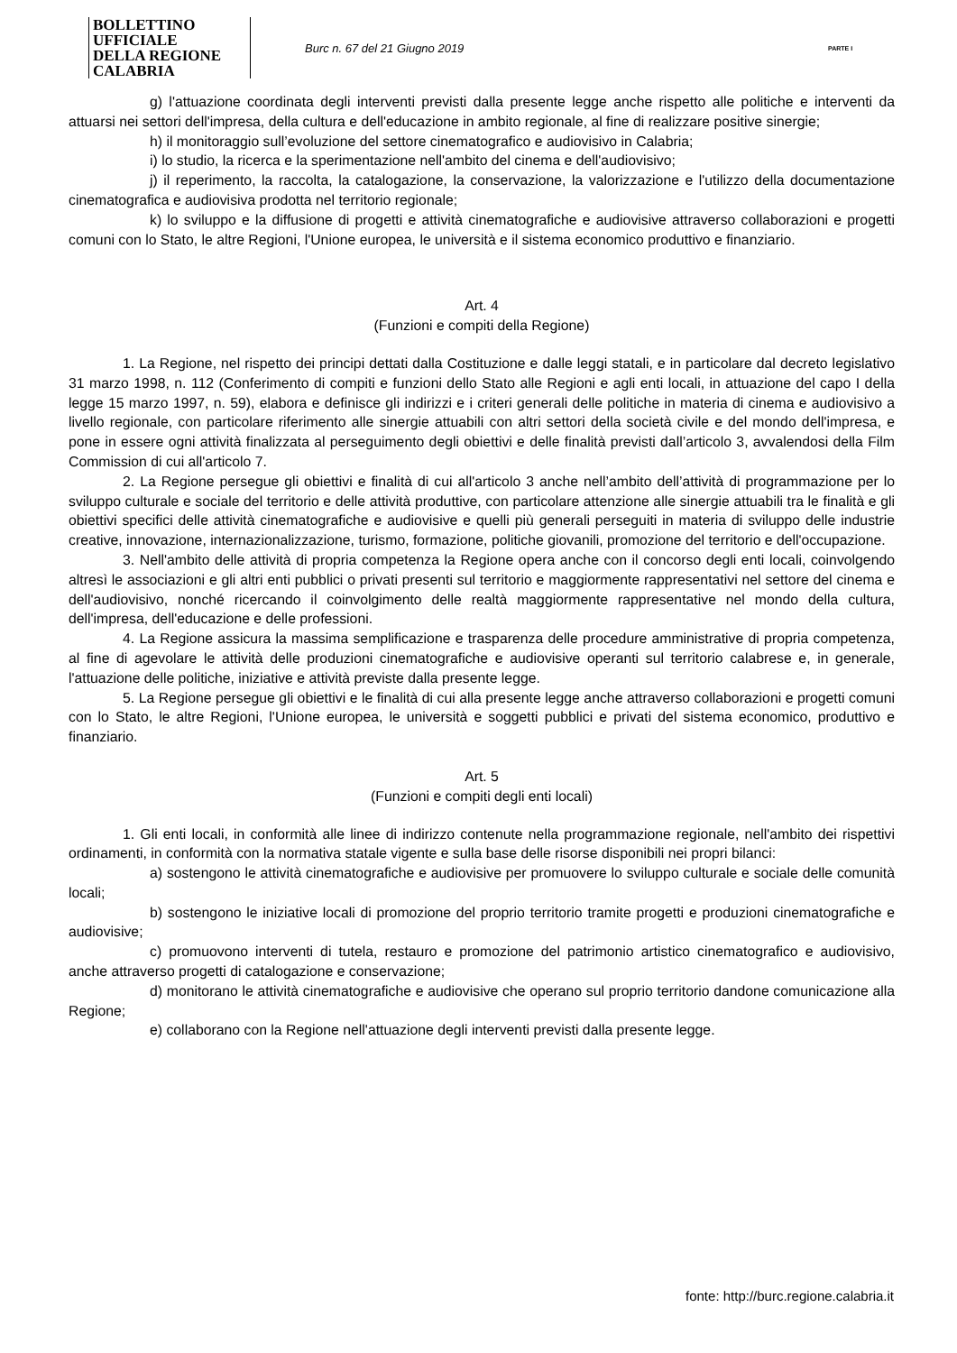BOLLETTINO UFFICIALE
DELLA REGIONE CALABRIA
Burc n. 67 del 21 Giugno 2019
PARTE I
g) l'attuazione coordinata degli interventi previsti dalla presente legge anche rispetto alle politiche e interventi da attuarsi nei settori dell'impresa, della cultura e dell'educazione in ambito regionale, al fine di realizzare positive sinergie;
h) il monitoraggio sull’evoluzione del settore cinematografico e audiovisivo in Calabria;
i) lo studio, la ricerca e la sperimentazione nell'ambito del cinema e dell'audiovisivo;
j) il reperimento, la raccolta, la catalogazione, la conservazione, la valorizzazione e l'utilizzo della documentazione cinematografica e audiovisiva prodotta nel territorio regionale;
k) lo sviluppo e la diffusione di progetti e attività cinematografiche e audiovisive attraverso collaborazioni e progetti comuni con lo Stato, le altre Regioni, l'Unione europea, le università e il sistema economico produttivo e finanziario.
Art. 4
(Funzioni e compiti della Regione)
1. La Regione, nel rispetto dei principi dettati dalla Costituzione e dalle leggi statali, e in particolare dal decreto legislativo 31 marzo 1998, n. 112 (Conferimento di compiti e funzioni dello Stato alle Regioni e agli enti locali, in attuazione del capo I della legge 15 marzo 1997, n. 59), elabora e definisce gli indirizzi e i criteri generali delle politiche in materia di cinema e audiovisivo a livello regionale, con particolare riferimento alle sinergie attuabili con altri settori della società civile e del mondo dell'impresa, e pone in essere ogni attività finalizzata al perseguimento degli obiettivi e delle finalità previsti dall’articolo 3, avvalendosi della Film Commission di cui all'articolo 7.
2. La Regione persegue gli obiettivi e finalità di cui all'articolo 3 anche nell’ambito dell’attività di programmazione per lo sviluppo culturale e sociale del territorio e delle attività produttive, con particolare attenzione alle sinergie attuabili tra le finalità e gli obiettivi specifici delle attività cinematografiche e audiovisive e quelli più generali perseguiti in materia di sviluppo delle industrie creative, innovazione, internazionalizzazione, turismo, formazione, politiche giovanili, promozione del territorio e dell'occupazione.
3. Nell'ambito delle attività di propria competenza la Regione opera anche con il concorso degli enti locali, coinvolgendo altresì le associazioni e gli altri enti pubblici o privati presenti sul territorio e maggiormente rappresentativi nel settore del cinema e dell'audiovisivo, nonché ricercando il coinvolgimento delle realtà maggiormente rappresentative nel mondo della cultura, dell'impresa, dell'educazione e delle professioni.
4. La Regione assicura la massima semplificazione e trasparenza delle procedure amministrative di propria competenza, al fine di agevolare le attività delle produzioni cinematografiche e audiovisive operanti sul territorio calabrese e, in generale, l'attuazione delle politiche, iniziative e attività previste dalla presente legge.
5. La Regione persegue gli obiettivi e le finalità di cui alla presente legge anche attraverso collaborazioni e progetti comuni con lo Stato, le altre Regioni, l'Unione europea, le università e soggetti pubblici e privati del sistema economico, produttivo e finanziario.
Art. 5
(Funzioni e compiti degli enti locali)
1. Gli enti locali, in conformità alle linee di indirizzo contenute nella programmazione regionale, nell'ambito dei rispettivi ordinamenti, in conformità con la normativa statale vigente e sulla base delle risorse disponibili nei propri bilanci:
a) sostengono le attività cinematografiche e audiovisive per promuovere lo sviluppo culturale e sociale delle comunità locali;
b) sostengono le iniziative locali di promozione del proprio territorio tramite progetti e produzioni cinematografiche e audiovisive;
c) promuovono interventi di tutela, restauro e promozione del patrimonio artistico cinematografico e audiovisivo, anche attraverso progetti di catalogazione e conservazione;
d) monitorano le attività cinematografiche e audiovisive che operano sul proprio territorio dandone comunicazione alla Regione;
e) collaborano con la Regione nell'attuazione degli interventi previsti dalla presente legge.
fonte: http://burc.regione.calabria.it